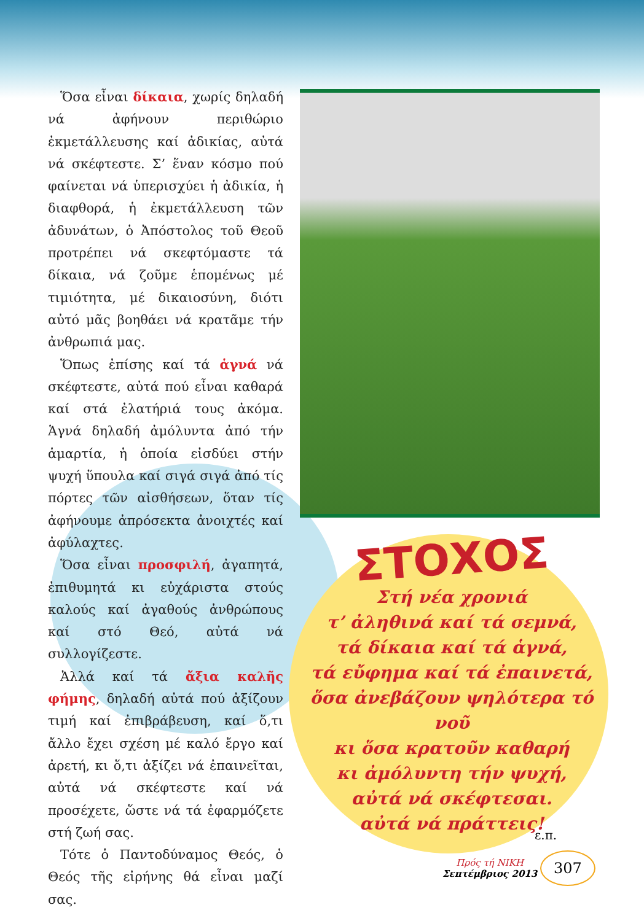Ὅσα εἶναι δίκαια, χωρίς δηλαδή νά ἀφήνουν περιθώριο ἐκμετάλλευσης καί ἀδικίας, αὐτά νά σκέφτεστε. Σ’ ἕναν κόσμο πού φαίνεται νά ὑπερισχύει ἡ ἀδικία, ἡ διαφθορά, ἡ ἐκμετάλλευση τῶν ἀδυνάτων, ὁ Ἀπόστολος τοῦ Θεοῦ προτρέπει νά σκεφτόμαστε τά δίκαια, νά ζοῦμε ἑπομένως μέ τιμιότητα, μέ δικαιοσύνη, διότι αὐτό μᾶς βοηθάει νά κρατᾶμε τήν ἀνθρωπιά μας.
Ὅπως ἐπίσης καί τά ἁγνά νά σκέφτεστε, αὐτά πού εἶναι καθαρά καί στά ἐλατήριά τους ἀκόμα. Ἁγνά δηλαδή ἀμόλυντα ἀπό τήν ἁμαρτία, ἡ ὁποία εἰσδύει στήν ψυχή ὕπουλα καί σιγά σιγά ἀπό τίς πόρτες τῶν αἰσθήσεων, ὅταν τίς ἀφήνουμε ἀπρόσεκτα ἀνοιχτές καί ἀφύλαχτες.
Ὅσα εἶναι προσφιλή, ἀγαπητά, ἐπιθυμητά κι εὐχάριστα στούς καλούς καί ἀγαθούς ἀνθρώπους καί στό Θεό, αὐτά νά συλλογίζεστε.
Ἀλλά καί τά ἄξια καλῆς φήμης, δηλαδή αὐτά πού ἀξίζουν τιμή καί ἐπιβράβευση, καί ὅ,τι ἄλλο ἔχει σχέση μέ καλό ἔργο καί ἀρετή, κι ὅ,τι ἀξίζει νά ἐπαινεῖται, αὐτά νά σκέφτεστε καί νά προσέχετε, ὥστε νά τά ἐφαρμόζετε στή ζωή σας.
Τότε ὁ Παντοδύναμος Θεός, ὁ Θεός τῆς εἰρήνης θά εἶναι μαζί σας.
ΣΤΟΧΟΣ
Στή νέα χρονιά
τ’ ἀληθινά καί τά σεμνά,
τά δίκαια καί τά ἁγνά,
τά εὔφημα καί τά ἐπαινετά,
ὅσα ἀνεβάζουν ψηλότερα τό νοῦ
κι ὅσα κρατοῦν καθαρή
κι ἀμόλυντη τήν ψυχή,
αὐτά νά σκέφτεσαι.
αὐτά νά πράττεις!
ε.π.
Πρός τή ΝΙΚΗ
Σεπτέμβριος 2013 307